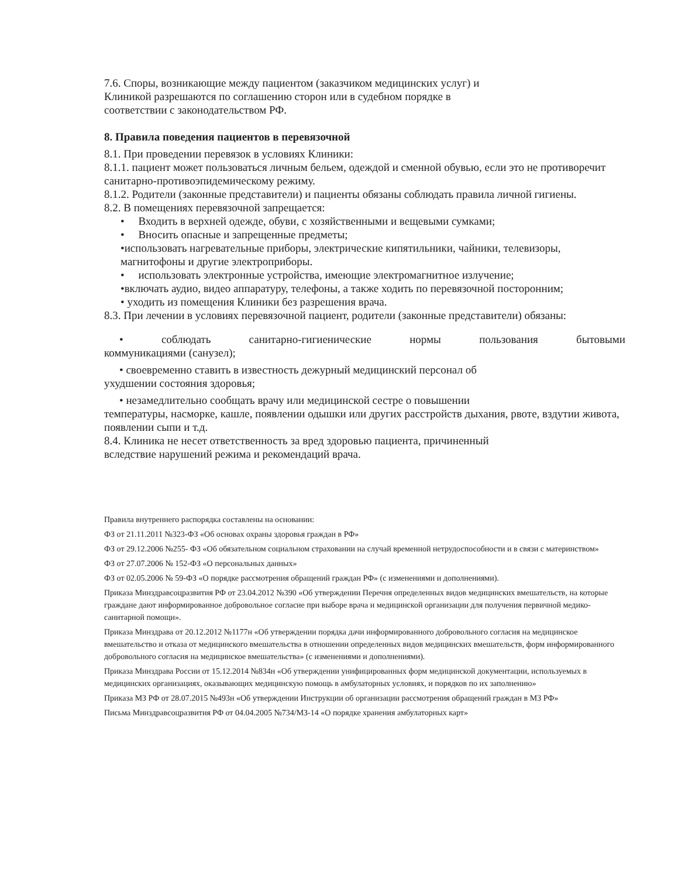7.6. Споры, возникающие между пациентом (заказчиком медицинских услуг) и
Клиникой разрешаются по соглашению сторон или в судебном порядке в
соответствии с законодательством РФ.
8. Правила поведения пациентов в перевязочной
8.1. При проведении перевязок в условиях Клиники:
8.1.1. пациент может пользоваться личным бельем, одеждой и сменной обувью, если это не противоречит санитарно-противоэпидемическому режиму.
8.1.2. Родители (законные представители) и пациенты обязаны соблюдать правила личной гигиены.
8.2. В помещениях перевязочной запрещается:
• Входить в верхней одежде, обуви, с хозяйственными и вещевыми сумками;
• Вносить опасные и запрещенные предметы;
•использовать нагревательные приборы, электрические кипятильники, чайники, телевизоры, магнитофоны и другие электроприборы.
• использовать электронные устройства, имеющие электромагнитное излучение;
•включать аудио, видео аппаратуру, телефоны, а также ходить по перевязочной посторонним;
• уходить из помещения Клиники без разрешения врача.
8.3. При лечении в условиях перевязочной пациент, родители (законные представители) обязаны:
• соблюдать санитарно-гигиенические нормы пользования бытовыми
коммуникациями (санузел);
• своевременно ставить в известность дежурный медицинский персонал об
ухудшении состояния здоровья;
• незамедлительно сообщать врачу или медицинской сестре о повышении
температуры, насморке, кашле, появлении одышки или других расстройств дыхания, рвоте, вздутии живота, появлении сыпи и т.д.
8.4. Клиника не несет ответственность за вред здоровью пациента, причиненный
вследствие нарушений режима и рекомендаций врача.
Правила внутреннего распорядка составлены на основании:
ФЗ от 21.11.2011 №323-ФЗ «Об основах охраны здоровья граждан в РФ»
ФЗ от 29.12.2006 №255- ФЗ «Об обязательном социальном страховании на случай временной нетрудоспособности и в связи с материнством»
ФЗ от 27.07.2006 № 152-ФЗ «О персональных данных»
ФЗ от 02.05.2006 № 59-ФЗ «О порядке рассмотрения обращений граждан РФ» (с изменениями и дополнениями).
Приказа Минздравсоцразвития РФ от 23.04.2012 №390 «Об утверждении Перечня определенных видов медицинских вмешательств, на которые граждане дают информированное добровольное согласие при выборе врача и медицинской организации для получения первичной медико-санитарной помощи».
Приказа Минздрава от 20.12.2012 №1177н «Об утверждении порядка дачи информированного добровольного согласия на медицинское вмешательство и отказа от медицинского вмешательства в отношении определенных видов медицинских вмешательств, форм информированного добровольного согласия на медицинское вмешательства» (с изменениями и дополнениями).
Приказа Минздрава России от 15.12.2014 №834н «Об утверждении унифицированных форм медицинской документации, используемых в медицинских организациях, оказывающих медицинскую помощь в амбулаторных условиях, и порядков по их заполнению»
Приказа МЗ РФ от 28.07.2015 №493н «Об утверждении Инструкции об организации рассмотрения обращений граждан в МЗ РФ»
Письма Минздравсоцразвития РФ от 04.04.2005 №734/МЗ-14 «О порядке хранения амбулаторных карт»